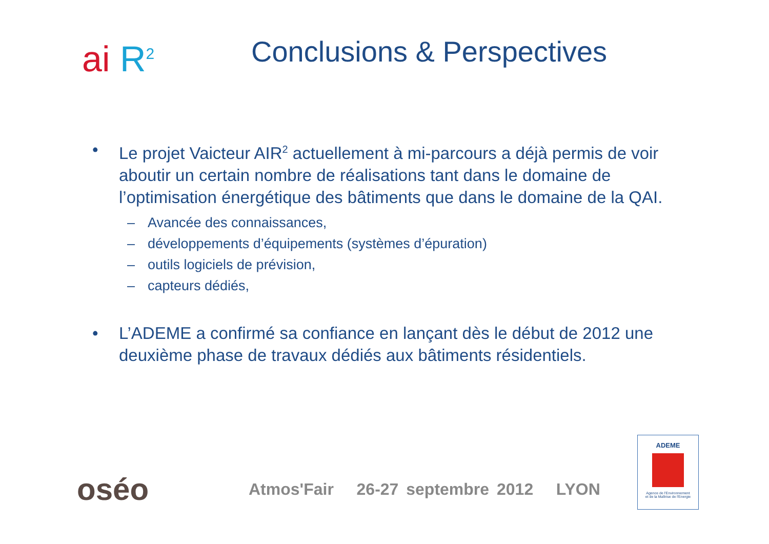ai R<sup>2</sup>
Conclusions & Perspectives
• Le projet Vaicteur AIR<sup>2</sup> actuellement à mi-parcours a déjà permis de voir aboutir un certain nombre de réalisations tant dans le domaine de l’optimisation énergétique des bâtiments que dans le domaine de la QAI.
– Avancée des connaissances,
– développements d’équipements (systèmes d’épuration)
– outils logiciels de prévision,
– capteurs dédiés,
• L’ADEME a confirmé sa confiance en lançant dès le début de 2012 une deuxième phase de travaux dédiés aux bâtiments résidentiels.
oséo
Atmos'Fair 26-27 septembre 2012 LYON
ADEME
Agence de l'Environnement
et de la Maîtrise de l'Energie